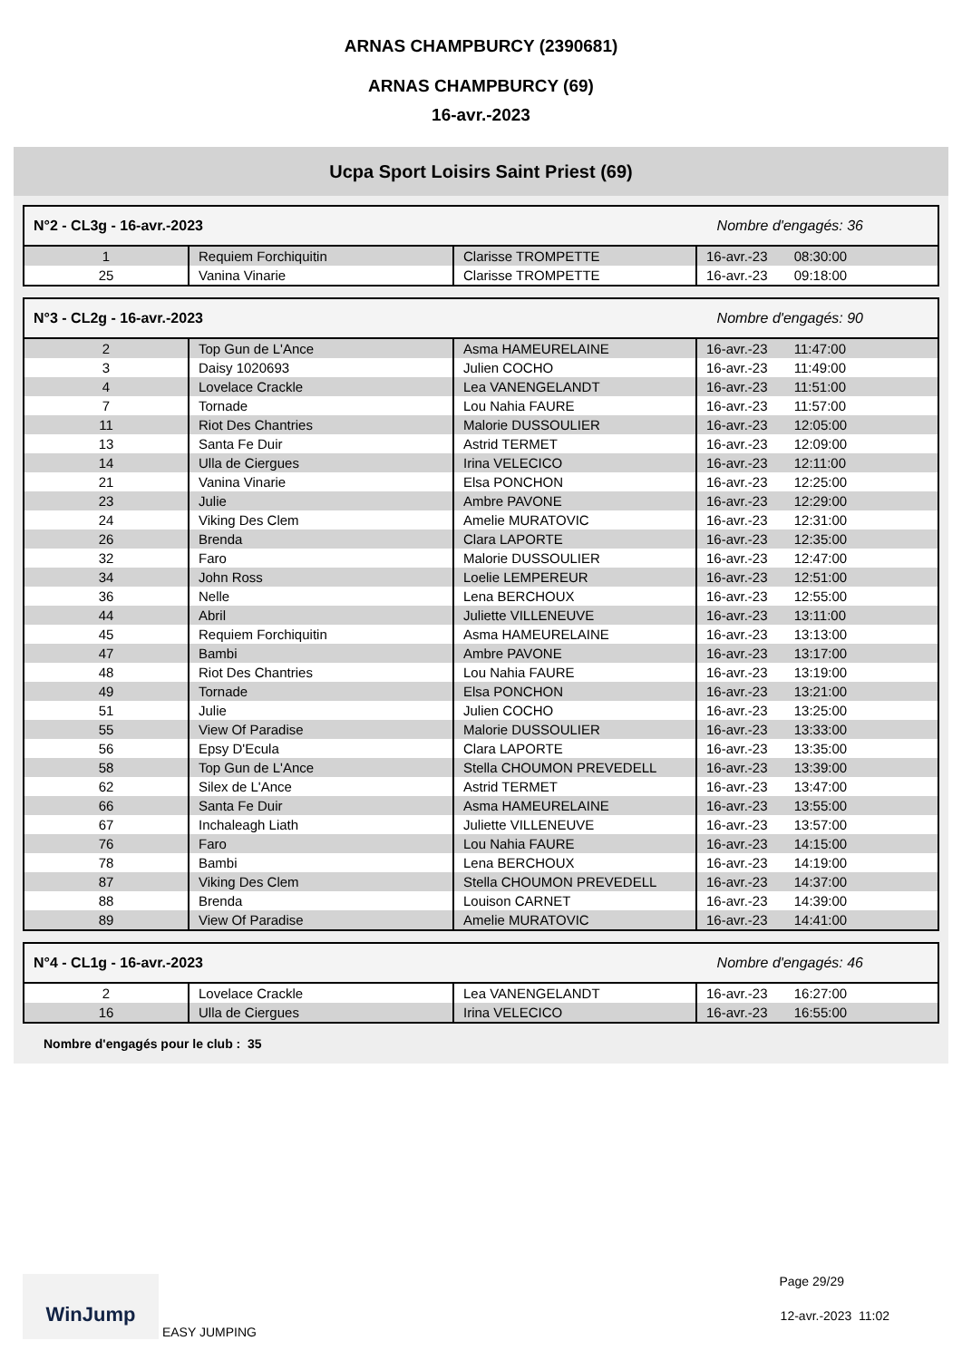ARNAS CHAMPBURCY (2390681)
ARNAS CHAMPBURCY (69)
16-avr.-2023
Ucpa Sport Loisirs Saint Priest (69)
N°2 - CL3g - 16-avr.-2023 Nombre d'engagés: 36
| 1 | Requiem Forchiquitin | Clarisse TROMPETTE | 16-avr.-23 08:30:00 |
| 25 | Vanina Vinarie | Clarisse TROMPETTE | 16-avr.-23 09:18:00 |
N°3 - CL2g - 16-avr.-2023 Nombre d'engagés: 90
| 2 | Top Gun de L'Ance | Asma HAMEURELAINE | 16-avr.-23 11:47:00 |
| 3 | Daisy 1020693 | Julien COCHO | 16-avr.-23 11:49:00 |
| 4 | Lovelace Crackle | Lea VANENGELANDT | 16-avr.-23 11:51:00 |
| 7 | Tornade | Lou Nahia FAURE | 16-avr.-23 11:57:00 |
| 11 | Riot Des Chantries | Malorie DUSSOULIER | 16-avr.-23 12:05:00 |
| 13 | Santa Fe Duir | Astrid TERMET | 16-avr.-23 12:09:00 |
| 14 | Ulla de Ciergues | Irina VELECICO | 16-avr.-23 12:11:00 |
| 21 | Vanina Vinarie | Elsa PONCHON | 16-avr.-23 12:25:00 |
| 23 | Julie | Ambre PAVONE | 16-avr.-23 12:29:00 |
| 24 | Viking Des Clem | Amelie MURATOVIC | 16-avr.-23 12:31:00 |
| 26 | Brenda | Clara LAPORTE | 16-avr.-23 12:35:00 |
| 32 | Faro | Malorie DUSSOULIER | 16-avr.-23 12:47:00 |
| 34 | John Ross | Loelie LEMPEREUR | 16-avr.-23 12:51:00 |
| 36 | Nelle | Lena BERCHOUX | 16-avr.-23 12:55:00 |
| 44 | Abril | Juliette VILLENEUVE | 16-avr.-23 13:11:00 |
| 45 | Requiem Forchiquitin | Asma HAMEURELAINE | 16-avr.-23 13:13:00 |
| 47 | Bambi | Ambre PAVONE | 16-avr.-23 13:17:00 |
| 48 | Riot Des Chantries | Lou Nahia FAURE | 16-avr.-23 13:19:00 |
| 49 | Tornade | Elsa PONCHON | 16-avr.-23 13:21:00 |
| 51 | Julie | Julien COCHO | 16-avr.-23 13:25:00 |
| 55 | View Of Paradise | Malorie DUSSOULIER | 16-avr.-23 13:33:00 |
| 56 | Epsy D'Ecula | Clara LAPORTE | 16-avr.-23 13:35:00 |
| 58 | Top Gun de L'Ance | Stella CHOUMON PREVEDELL | 16-avr.-23 13:39:00 |
| 62 | Silex de L'Ance | Astrid TERMET | 16-avr.-23 13:47:00 |
| 66 | Santa Fe Duir | Asma HAMEURELAINE | 16-avr.-23 13:55:00 |
| 67 | Inchaleagh Liath | Juliette VILLENEUVE | 16-avr.-23 13:57:00 |
| 76 | Faro | Lou Nahia FAURE | 16-avr.-23 14:15:00 |
| 78 | Bambi | Lena BERCHOUX | 16-avr.-23 14:19:00 |
| 87 | Viking Des Clem | Stella CHOUMON PREVEDELL | 16-avr.-23 14:37:00 |
| 88 | Brenda | Louison CARNET | 16-avr.-23 14:39:00 |
| 89 | View Of Paradise | Amelie MURATOVIC | 16-avr.-23 14:41:00 |
N°4 - CL1g - 16-avr.-2023 Nombre d'engagés: 46
| 2 | Lovelace Crackle | Lea VANENGELANDT | 16-avr.-23 16:27:00 |
| 16 | Ulla de Ciergues | Irina VELECICO | 16-avr.-23 16:55:00 |
Nombre d'engagés pour le club : 35
WinJump EASY JUMPING Page 29/29
12-avr.-2023 11:02